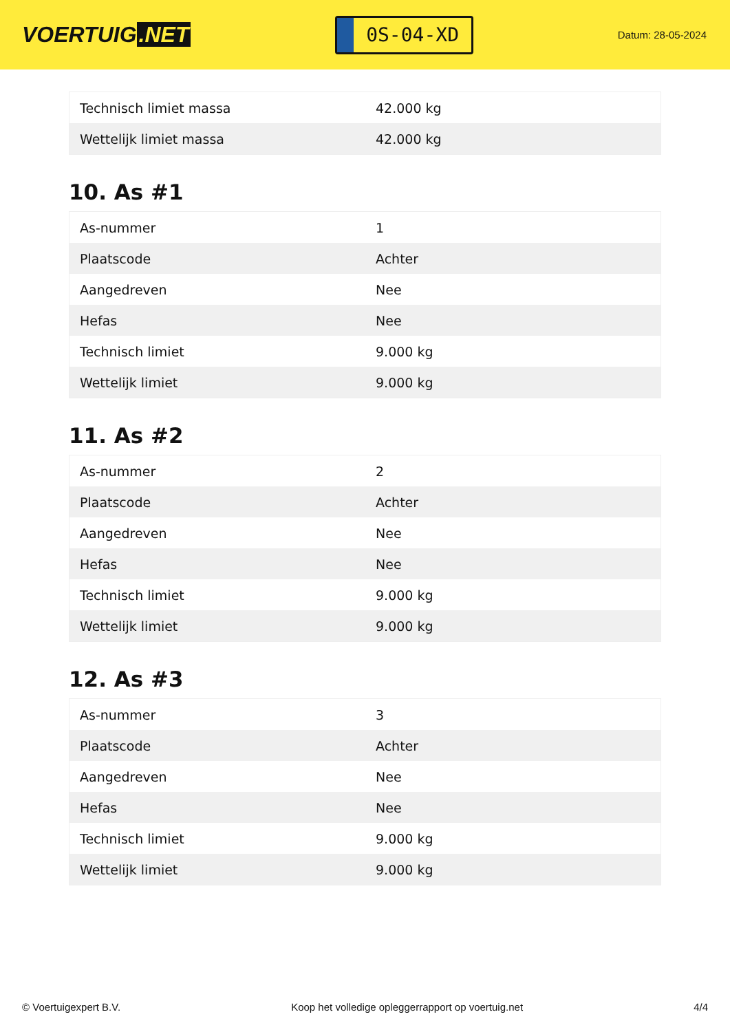VOERTUIG.NET
0S-04-XD
Datum: 28-05-2024
| Technisch limiet massa | 42.000 kg |
| Wettelijk limiet massa | 42.000 kg |
10. As #1
| As-nummer | 1 |
| Plaatscode | Achter |
| Aangedreven | Nee |
| Hefas | Nee |
| Technisch limiet | 9.000 kg |
| Wettelijk limiet | 9.000 kg |
11. As #2
| As-nummer | 2 |
| Plaatscode | Achter |
| Aangedreven | Nee |
| Hefas | Nee |
| Technisch limiet | 9.000 kg |
| Wettelijk limiet | 9.000 kg |
12. As #3
| As-nummer | 3 |
| Plaatscode | Achter |
| Aangedreven | Nee |
| Hefas | Nee |
| Technisch limiet | 9.000 kg |
| Wettelijk limiet | 9.000 kg |
© Voertuigexpert B.V. Koop het volledige opleggerrapport op voertuig.net 4/4